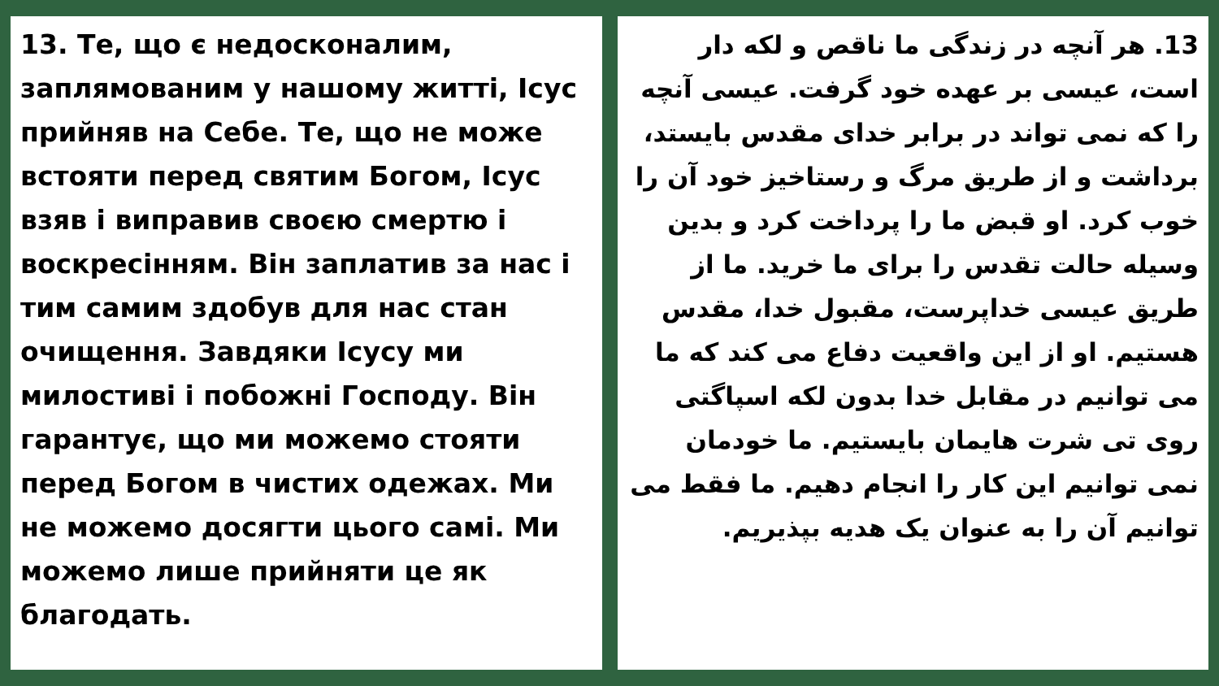13. Те, що є недосконалим, заплямованим у нашому житті, Ісус прийняв на Себе. Те, що не може встояти перед святим Богом, Ісус взяв і виправив своєю смертю і воскресінням. Він заплатив за нас і тим самим здобув для нас стан очищення. Завдяки Ісусу ми милостиві і побожні Господу. Він гарантує, що ми можемо стояти перед Богом в чистих одежах. Ми не можемо досягти цього самі. Ми можемо лише прийняти це як благодать.
13. هر آنچه در زندگی ما ناقص و لکه دار است، عیسی بر عهده خود گرفت. عیسی آنچه را که نمی تواند در برابر خدای مقدس بایستد، برداشت و از طریق مرگ و رستاخیز خود آن را خوب کرد. او قبض ما را پرداخت کرد و بدین وسیله حالت تقدس را برای ما خرید. ما از طریق عیسی خداپرست، مقبول خدا، مقدس هستیم. او از این واقعیت دفاع می کند که ما می توانیم در مقابل خدا بدون لکه اسپاگتی روی تی شرت هایمان بایستیم. ما خودمان نمی توانیم این کار را انجام دهیم. ما فقط می توانیم آن را به عنوان یک هدیه بپذیریم.